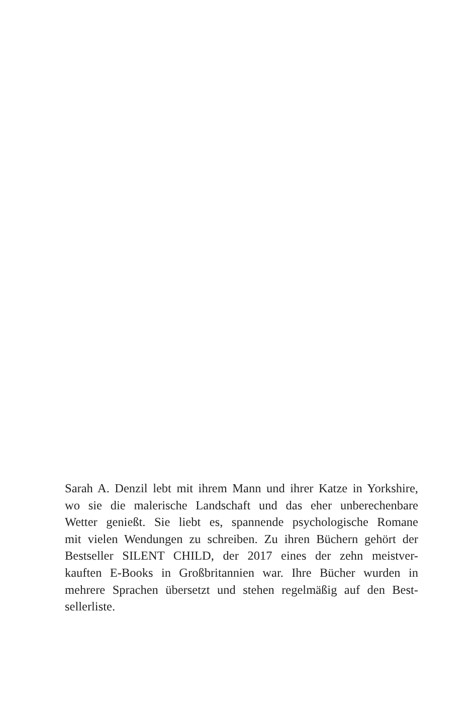Sarah A. Denzil lebt mit ihrem Mann und ihrer Katze in Yorkshire,
wo sie die malerische Landschaft und das eher unberechenbare
Wetter genießt. Sie liebt es, spannende psychologische Romane
mit vielen Wendungen zu schreiben. Zu ihren Büchern gehört der
Bestseller SILENT CHILD, der 2017 eines der zehn meistver-
kauften E-Books in Großbritannien war. Ihre Bücher wurden in
mehrere Sprachen übersetzt und stehen regelmäßig auf den Best-
sellerliste.